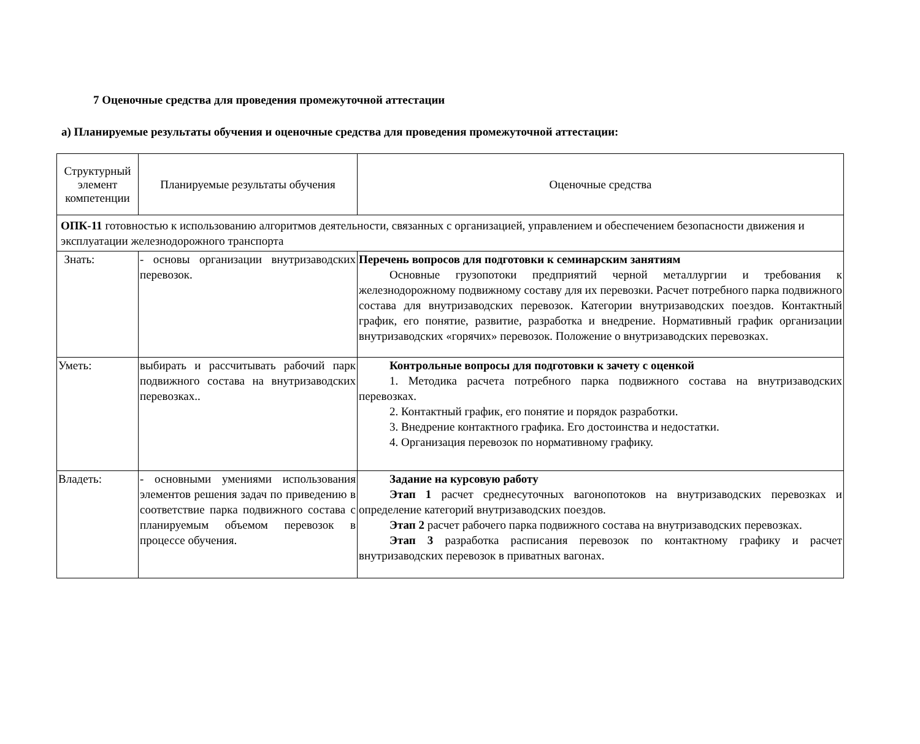7 Оценочные средства для проведения промежуточной аттестации
а) Планируемые результаты обучения и оценочные средства для проведения промежуточной аттестации:
| Структурный элемент компетенции | Планируемые результаты обучения | Оценочные средства |
| ОПК-11 готовностью к использованию алгоритмов деятельности, связанных с организацией, управлением и обеспечением безопасности движения и эксплуатации железнодорожного транспорта | | |
| Знать: | - основы организации внутризаводских перевозок. | Перечень вопросов для подготовки к семинарским занятиям Основные грузопотоки предприятий черной металлургии и требования к железнодорожному подвижному составу для их перевозки. Расчет потребного парка подвижного состава для внутризаводских перевозок. Категории внутризаводских поездов. Контактный график, его понятие, развитие, разработка и внедрение. Нормативный график организации внутризаводских «горячих» перевозок. Положение о внутризаводских перевозках. |
| Уметь: | выбирать и рассчитывать рабочий парк подвижного состава на внутризаводских перевозках.. | Контрольные вопросы для подготовки к зачету с оценкой 1. Методика расчета потребного парка подвижного состава на внутризаводских перевозках. 2. Контактный график, его понятие и порядок разработки. 3. Внедрение контактного графика. Его достоинства и недостатки. 4. Организация перевозок по нормативному графику. |
| Владеть: | - основными умениями использования элементов решения задач по приведению в соответствие парка подвижного состава с планируемым объемом перевозок в процессе обучения. | Задание на курсовую работу Этап 1 расчет среднесуточных вагонопотоков на внутризаводских перевозках и определение категорий внутризаводских поездов. Этап 2 расчет рабочего парка подвижного состава на внутризаводских перевозках. Этап 3 разработка расписания перевозок по контактному графику и расчет внутризаводских перевозок в приватных вагонах. |